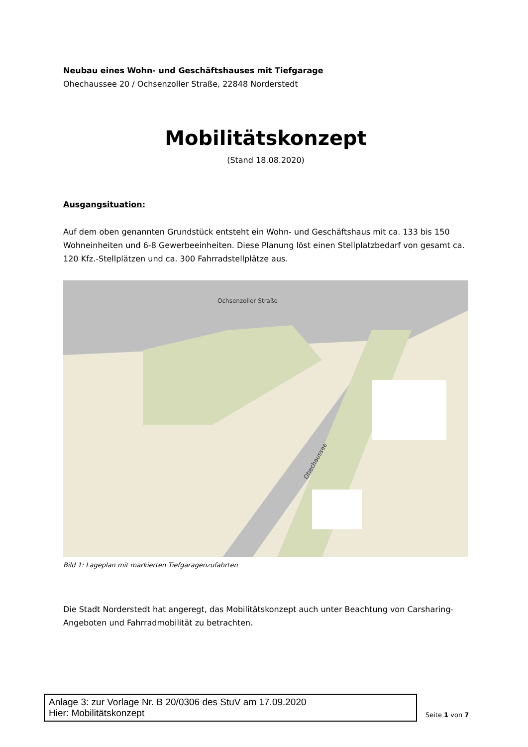Neubau eines Wohn- und Geschäftshauses mit Tiefgarage
Ohechaussee 20 / Ochsenzoller Straße, 22848 Norderstedt
Mobilitätskonzept
(Stand 18.08.2020)
Ausgangsituation:
Auf dem oben genannten Grundstück entsteht ein Wohn- und Geschäftshaus mit ca. 133 bis 150 Wohneinheiten und 6-8 Gewerbeeinheiten. Diese Planung löst einen Stellplatzbedarf von gesamt ca. 120 Kfz.-Stellplätzen und ca. 300 Fahrradstellplätze aus.
Ochsenzoller Straße
Ohechaussee
Bild 1: Lageplan mit markierten Tiefgaragenzufahrten
Die Stadt Norderstedt hat angeregt, das Mobilitätskonzept auch unter Beachtung von Carsharing-Angeboten und Fahrradmobilität zu betrachten.
Anlage 3: zur Vorlage Nr. B 20/0306 des StuV am 17.09.2020
Hier: Mobilitätskonzept
Seite 1 von 7